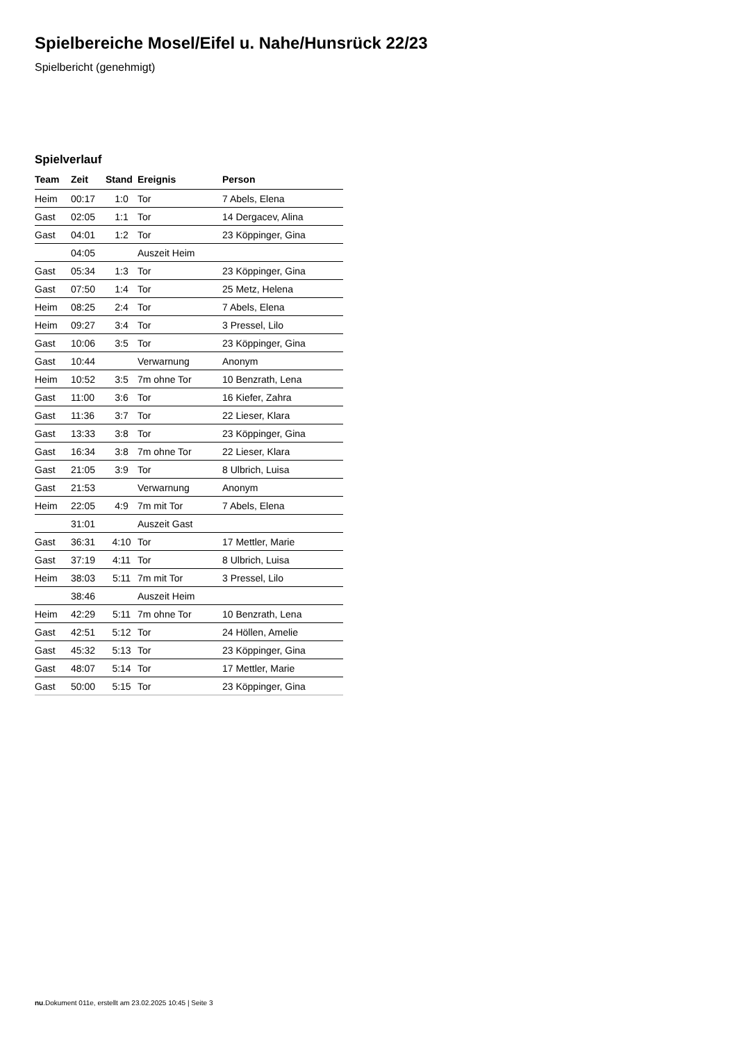Spielbereiche Mosel/Eifel u. Nahe/Hunsrück 22/23
Spielbericht (genehmigt)
Spielverlauf
| Team | Zeit | Stand | Ereignis | Person |
| --- | --- | --- | --- | --- |
| Heim | 00:17 | 1:0 | Tor | 7 Abels, Elena |
| Gast | 02:05 | 1:1 | Tor | 14 Dergacev, Alina |
| Gast | 04:01 | 1:2 | Tor | 23 Köppinger, Gina |
| | 04:05 | | Auszeit Heim | |
| Gast | 05:34 | 1:3 | Tor | 23 Köppinger, Gina |
| Gast | 07:50 | 1:4 | Tor | 25 Metz, Helena |
| Heim | 08:25 | 2:4 | Tor | 7 Abels, Elena |
| Heim | 09:27 | 3:4 | Tor | 3 Pressel, Lilo |
| Gast | 10:06 | 3:5 | Tor | 23 Köppinger, Gina |
| Gast | 10:44 | | Verwarnung | Anonym |
| Heim | 10:52 | 3:5 | 7m ohne Tor | 10 Benzrath, Lena |
| Gast | 11:00 | 3:6 | Tor | 16 Kiefer, Zahra |
| Gast | 11:36 | 3:7 | Tor | 22 Lieser, Klara |
| Gast | 13:33 | 3:8 | Tor | 23 Köppinger, Gina |
| Gast | 16:34 | 3:8 | 7m ohne Tor | 22 Lieser, Klara |
| Gast | 21:05 | 3:9 | Tor | 8 Ulbrich, Luisa |
| Gast | 21:53 | | Verwarnung | Anonym |
| Heim | 22:05 | 4:9 | 7m mit Tor | 7 Abels, Elena |
| | 31:01 | | Auszeit Gast | |
| Gast | 36:31 | 4:10 | Tor | 17 Mettler, Marie |
| Gast | 37:19 | 4:11 | Tor | 8 Ulbrich, Luisa |
| Heim | 38:03 | 5:11 | 7m mit Tor | 3 Pressel, Lilo |
| | 38:46 | | Auszeit Heim | |
| Heim | 42:29 | 5:11 | 7m ohne Tor | 10 Benzrath, Lena |
| Gast | 42:51 | 5:12 | Tor | 24 Höllen, Amelie |
| Gast | 45:32 | 5:13 | Tor | 23 Köppinger, Gina |
| Gast | 48:07 | 5:14 | Tor | 17 Mettler, Marie |
| Gast | 50:00 | 5:15 | Tor | 23 Köppinger, Gina |
nu.Dokument 011e, erstellt am 23.02.2025 10:45 | Seite 3